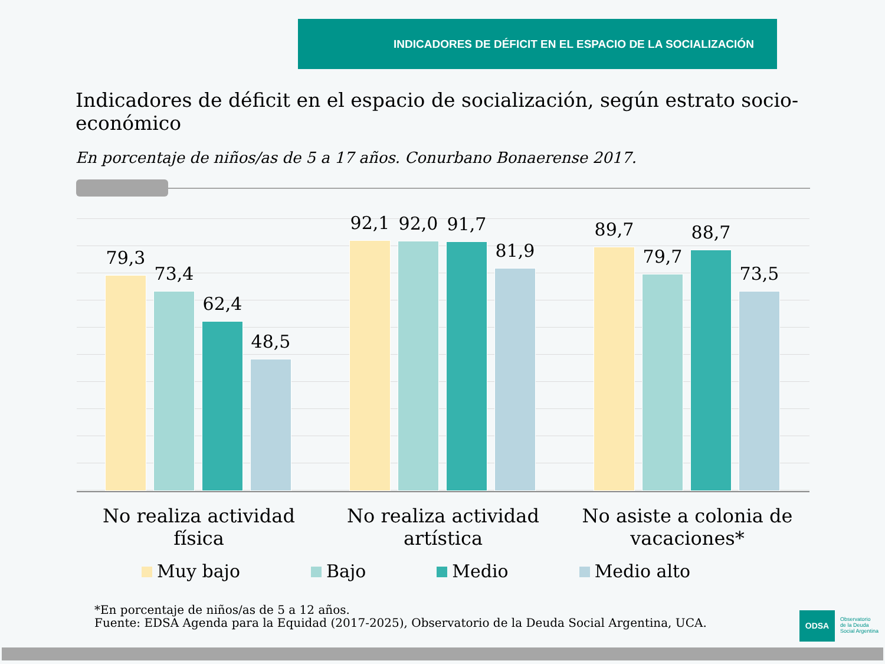INDICADORES DE DÉFICIT EN EL ESPACIO DE LA SOCIALIZACIÓN
Indicadores de déficit en el espacio de socialización, según estrato socio-económico
En porcentaje de niños/as de 5 a 17 años. Conurbano Bonaerense 2017.
79,3
73,4
62,4
48,5
92,1
92,0
91,7
81,9
89,7
79,7
88,7
73,5
No realiza actividad física No realiza actividad artística No asiste a colonia de vacaciones*
Muy bajo Bajo Medio Medio alto
*En porcentaje de niños/as de 5 a 12 años.
Fuente: EDSA Agenda para la Equidad (2017-2025), Observatorio de la Deuda Social Argentina, UCA.
ODSA
Observatorio
de la Deuda
Social Argentina